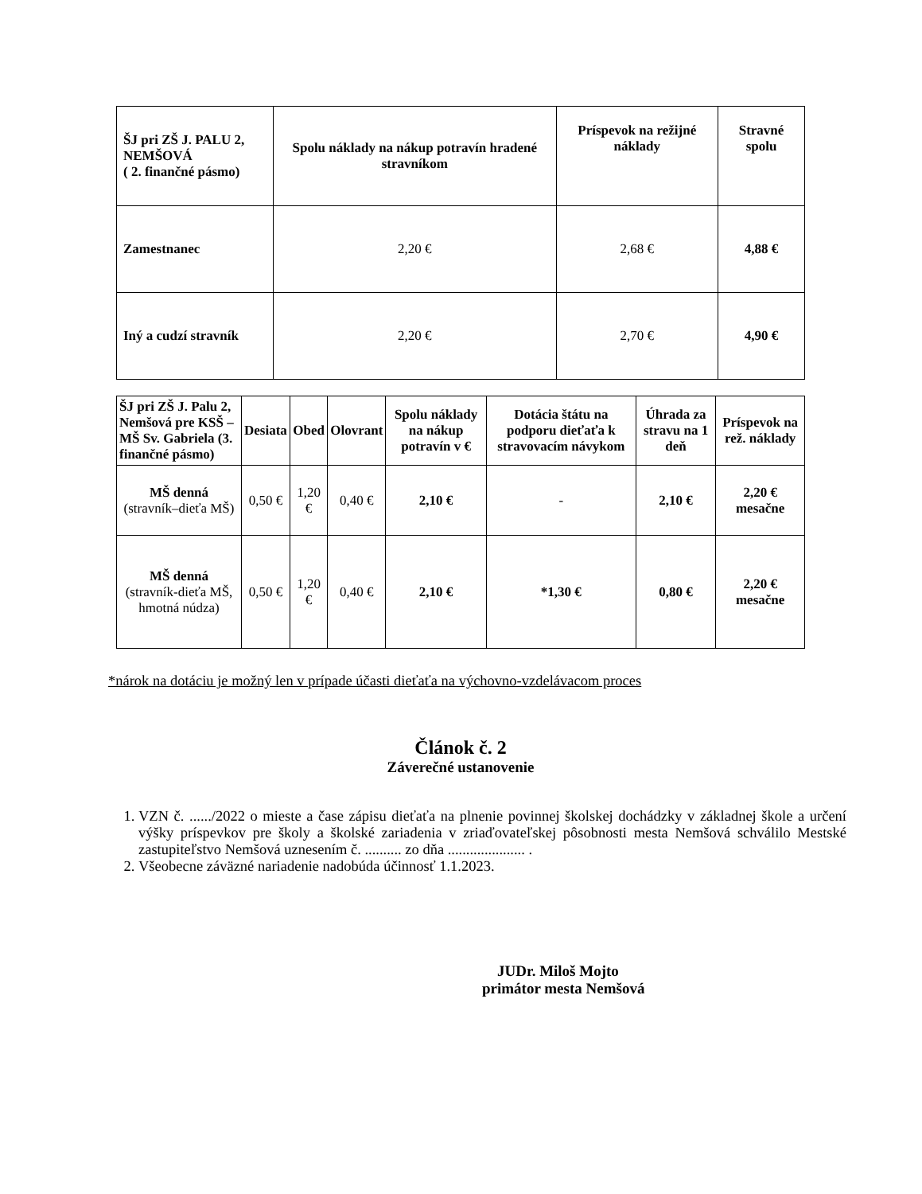| ŠJ pri ZŠ J. PALU 2, NEMŠOVÁ ( 2. finančné pásmo) | Spolu náklady na nákup potravín hradené stravníkom | Príspevok na režijné náklady | Stravné spolu |
| --- | --- | --- | --- |
| Zamestnanec | 2,20 € | 2,68 € | 4,88 € |
| Iný a cudzí stravník | 2,20 € | 2,70 € | 4,90 € |
| ŠJ pri ZŠ J. Palu 2, Nemšová pre KSŠ – MŠ Sv. Gabriela (3. finančné pásmo) | Desiata | Obed | Olovrant | Spolu náklady na nákup potravín v € | Dotácia štátu na podporu dieťaťa k stravovacím návykom | Úhrada za stravu na 1 deň | Príspevok na rež. náklady |
| --- | --- | --- | --- | --- | --- | --- | --- |
| MŠ denná (stravník–dieťa MŠ) | 0,50 € | 1,20 € | 0,40 € | 2,10 € | - | 2,10 € | 2,20 € mesačne |
| MŠ denná (stravník-dieťa MŠ, hmotná núdza) | 0,50 € | 1,20 € | 0,40 € | 2,10 € | *1,30 € | 0,80 € | 2,20 € mesačne |
*nárok na dotáciu je možný len v prípade účasti dieťaťa na výchovno-vzdelávacom proces
Článok č. 2
Záverečné ustanovenie
1. VZN č. ....../2022 o mieste a čase zápisu dieťaťa na plnenie povinnej školskej dochádzky v základnej škole a určení výšky príspevkov pre školy a školské zariadenia v zriaďovateľskej pôsobnosti mesta Nemšová schválilo Mestské zastupiteľstvo Nemšová uznesením č. .......... zo dňa ..................... .
2. Všeobecne záväzné nariadenie nadobúda účinnosť 1.1.2023.
JUDr. Miloš Mojto
primátor mesta Nemšová